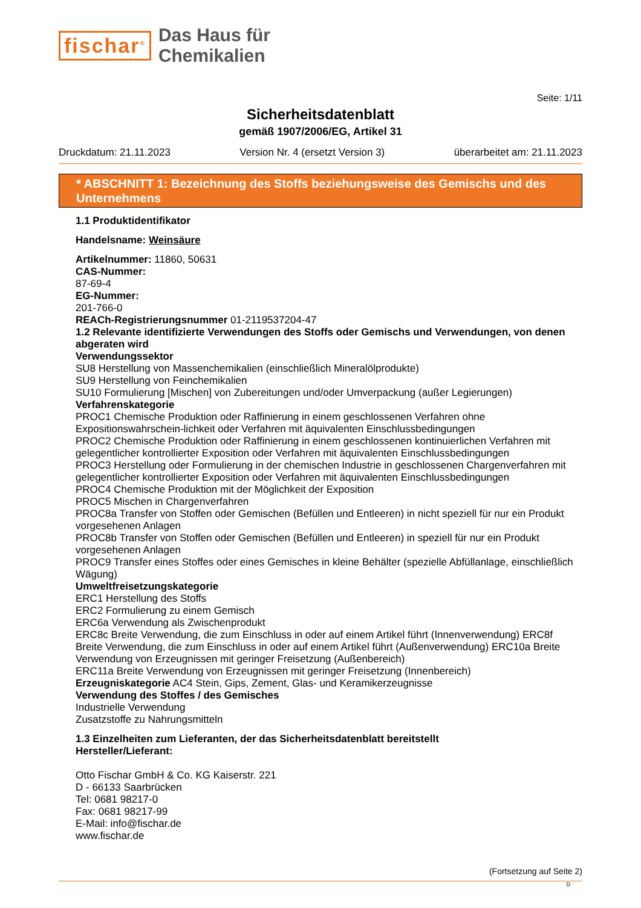fischar<sup>®</sup>
Das Haus für
Chemikalien
Seite: 1/11
Sicherheitsdatenblatt
gemäß 1907/2006/EG, Artikel 31
Druckdatum: 21.11.2023 Version Nr. 4 (ersetzt Version 3) überarbeitet am: 21.11.2023
* ABSCHNITT 1: Bezeichnung des Stoffs beziehungsweise des Gemischs und des Unternehmens
1.1 Produktidentifikator
Handelsname: Weinsäure
Artikelnummer: 11860, 50631
CAS-Nummer:
87-69-4
EG-Nummer:
201-766-0
REACh-Registrierungsnummer 01-2119537204-47
1.2 Relevante identifizierte Verwendungen des Stoffs oder Gemischs und Verwendungen, von denen abgeraten wird
Verwendungssektor
SU8 Herstellung von Massenchemikalien (einschließlich Mineralölprodukte)
SU9 Herstellung von Feinchemikalien
SU10 Formulierung [Mischen] von Zubereitungen und/oder Umverpackung (außer Legierungen)
Verfahrenskategorie
PROC1 Chemische Produktion oder Raffinierung in einem geschlossenen Verfahren ohne Expositionswahrschein-lichkeit oder Verfahren mit äquivalenten Einschlussbedingungen
PROC2 Chemische Produktion oder Raffinierung in einem geschlossenen kontinuierlichen Verfahren mit gelegentlicher kontrollierter Exposition oder Verfahren mit äquivalenten Einschlussbedingungen
PROC3 Herstellung oder Formulierung in der chemischen Industrie in geschlossenen Chargenverfahren mit gelegentlicher kontrollierter Exposition oder Verfahren mit äquivalenten Einschlussbedingungen
PROC4 Chemische Produktion mit der Möglichkeit der Exposition
PROC5 Mischen in Chargenverfahren
PROC8a Transfer von Stoffen oder Gemischen (Befüllen und Entleeren) in nicht speziell für nur ein Produkt vorgesehenen Anlagen
PROC8b Transfer von Stoffen oder Gemischen (Befüllen und Entleeren) in speziell für nur ein Produkt vorgesehenen Anlagen
PROC9 Transfer eines Stoffes oder eines Gemisches in kleine Behälter (spezielle Abfüllanlage, einschließlich Wägung)
Umweltfreisetzungskategorie
ERC1 Herstellung des Stoffs
ERC2 Formulierung zu einem Gemisch
ERC6a Verwendung als Zwischenprodukt
ERC8c Breite Verwendung, die zum Einschluss in oder auf einem Artikel führt (Innenverwendung) ERC8f Breite Verwendung, die zum Einschluss in oder auf einem Artikel führt (Außenverwendung) ERC10a Breite Verwendung von Erzeugnissen mit geringer Freisetzung (Außenbereich)
ERC11a Breite Verwendung von Erzeugnissen mit geringer Freisetzung (Innenbereich)
Erzeugniskategorie AC4 Stein, Gips, Zement, Glas- und Keramikerzeugnisse
Verwendung des Stoffes / des Gemisches
Industrielle Verwendung
Zusatzstoffe zu Nahrungsmitteln
1.3 Einzelheiten zum Lieferanten, der das Sicherheitsdatenblatt bereitstellt
Hersteller/Lieferant:
Otto Fischar GmbH & Co. KG Kaiserstr. 221
D - 66133 Saarbrücken
Tel: 0681 98217-0
Fax: 0681 98217-99
E-Mail: info@fischar.de
www.fischar.de
(Fortsetzung auf Seite 2)
D